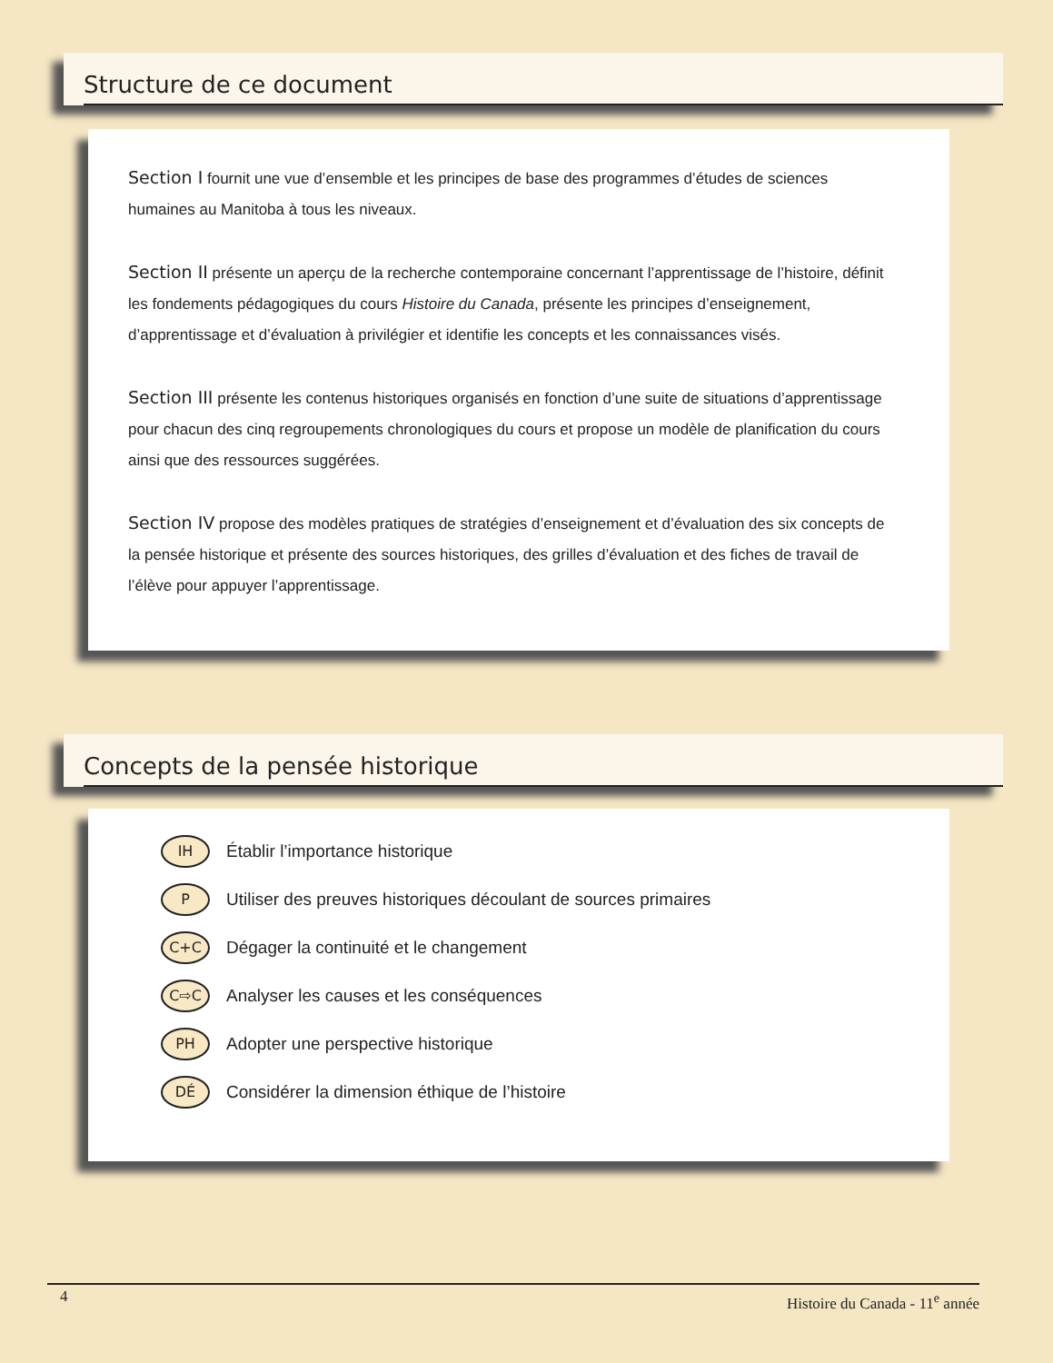Structure de ce document
Section I fournit une vue d’ensemble et les principes de base des programmes d’études de sciences humaines au Manitoba à tous les niveaux.
Section II présente un aperçu de la recherche contemporaine concernant l’apprentissage de l’histoire, définit les fondements pédagogiques du cours Histoire du Canada, présente les principes d’enseignement, d’apprentissage et d’évaluation à privilégier et identifie les concepts et les connaissances visés.
Section III présente les contenus historiques organisés en fonction d’une suite de situations d’apprentissage pour chacun des cinq regroupements chronologiques du cours et propose un modèle de planification du cours ainsi que des ressources suggérées.
Section IV propose des modèles pratiques de stratégies d’enseignement et d’évaluation des six concepts de la pensée historique et présente des sources historiques, des grilles d’évaluation et des fiches de travail de l’élève pour appuyer l’apprentissage.
Concepts de la pensée historique
IH
Établir l’importance historique
P
Utiliser des preuves historiques découlant de sources primaires
C+C
Dégager la continuité et le changement
C⇨C
Analyser les causes et les conséquences
PH
Adopter une perspective historique
DÉ
Considérer la dimension éthique de l’histoire
4
Histoire du Canada - 11<sup>e</sup> année